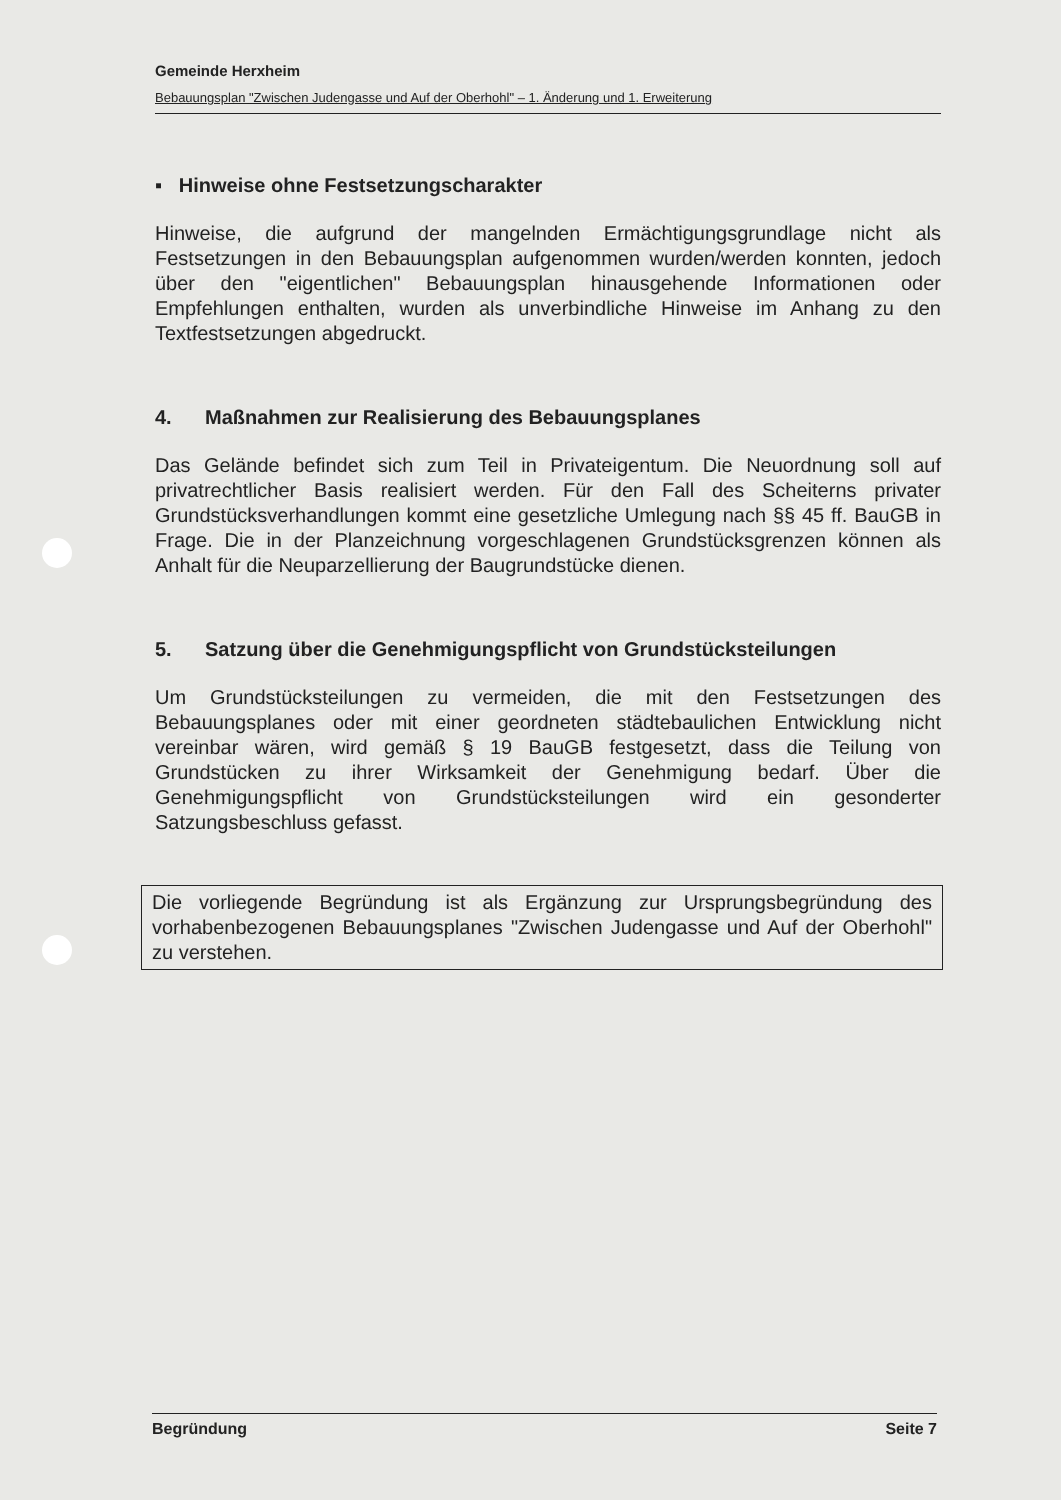Gemeinde Herxheim
Bebauungsplan "Zwischen Judengasse und Auf der Oberhohl" – 1. Änderung und 1. Erweiterung
▪ Hinweise ohne Festsetzungscharakter
Hinweise, die aufgrund der mangelnden Ermächtigungsgrundlage nicht als Festsetzungen in den Bebauungsplan aufgenommen wurden/werden konnten, jedoch über den "eigentlichen" Bebauungsplan hinausgehende Informationen oder Empfehlungen enthalten, wurden als unverbindliche Hinweise im Anhang zu den Textfestsetzungen abgedruckt.
4. Maßnahmen zur Realisierung des Bebauungsplanes
Das Gelände befindet sich zum Teil in Privateigentum. Die Neuordnung soll auf privatrechtlicher Basis realisiert werden. Für den Fall des Scheiterns privater Grundstücksverhandlungen kommt eine gesetzliche Umlegung nach §§ 45 ff. BauGB in Frage. Die in der Planzeichnung vorgeschlagenen Grundstücksgrenzen können als Anhalt für die Neuparzellierung der Baugrundstücke dienen.
5. Satzung über die Genehmigungspflicht von Grundstücksteilungen
Um Grundstücksteilungen zu vermeiden, die mit den Festsetzungen des Bebauungsplanes oder mit einer geordneten städtebaulichen Entwicklung nicht vereinbar wären, wird gemäß § 19 BauGB festgesetzt, dass die Teilung von Grundstücken zu ihrer Wirksamkeit der Genehmigung bedarf. Über die Genehmigungspflicht von Grundstücksteilungen wird ein gesonderter Satzungsbeschluss gefasst.
Die vorliegende Begründung ist als Ergänzung zur Ursprungsbegründung des vorhabenbezogenen Bebauungsplanes "Zwischen Judengasse und Auf der Oberhohl" zu verstehen.
Begründung Seite 7